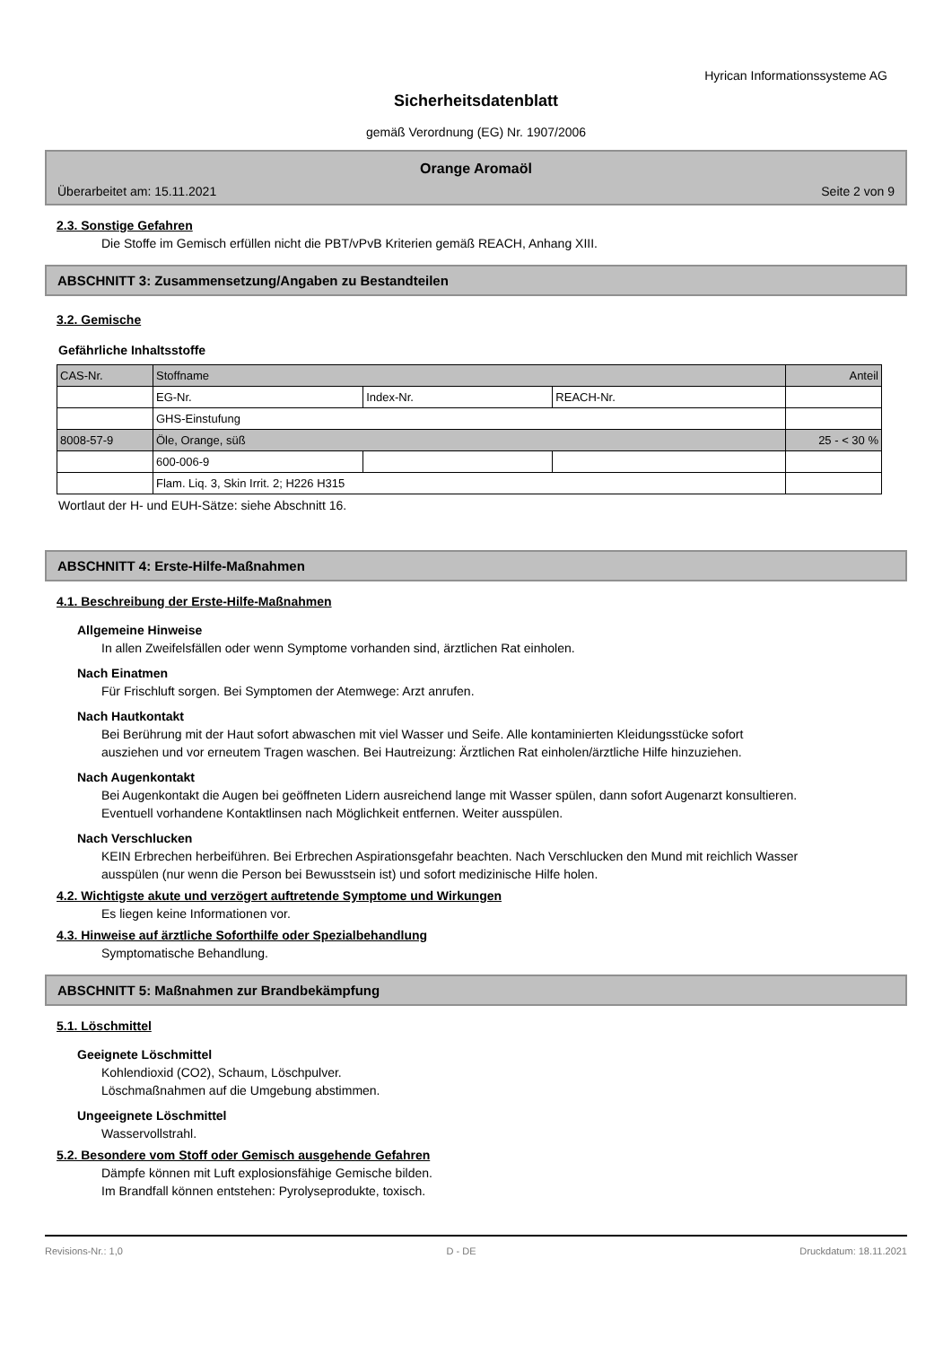Hyrican Informationssysteme AG
Sicherheitsdatenblatt
gemäß Verordnung (EG) Nr. 1907/2006
Orange Aromaöl
Überarbeitet am: 15.11.2021 Seite 2 von 9
2.3. Sonstige Gefahren
Die Stoffe im Gemisch erfüllen nicht die PBT/vPvB Kriterien gemäß REACH, Anhang XIII.
ABSCHNITT 3: Zusammensetzung/Angaben zu Bestandteilen
3.2. Gemische
Gefährliche Inhaltsstoffe
| CAS-Nr. | Stoffname | | | Anteil |
| | EG-Nr. | Index-Nr. | REACH-Nr. | |
| | GHS-Einstufung | | | |
| 8008-57-9 | Öle, Orange, süß | | | 25 - < 30 % |
| | 600-006-9 | | | |
| | Flam. Liq. 3, Skin Irrit. 2; H226 H315 | | | |
Wortlaut der H- und EUH-Sätze: siehe Abschnitt 16.
ABSCHNITT 4: Erste-Hilfe-Maßnahmen
4.1. Beschreibung der Erste-Hilfe-Maßnahmen
Allgemeine Hinweise
In allen Zweifelsfällen oder wenn Symptome vorhanden sind, ärztlichen Rat einholen.
Nach Einatmen
Für Frischluft sorgen. Bei Symptomen der Atemwege: Arzt anrufen.
Nach Hautkontakt
Bei Berührung mit der Haut sofort abwaschen mit viel Wasser und Seife. Alle kontaminierten Kleidungsstücke sofort ausziehen und vor erneutem Tragen waschen. Bei Hautreizung: Ärztlichen Rat einholen/ärztliche Hilfe hinzuziehen.
Nach Augenkontakt
Bei Augenkontakt die Augen bei geöffneten Lidern ausreichend lange mit Wasser spülen, dann sofort Augenarzt konsultieren. Eventuell vorhandene Kontaktlinsen nach Möglichkeit entfernen. Weiter ausspülen.
Nach Verschlucken
KEIN Erbrechen herbeiführen. Bei Erbrechen Aspirationsgefahr beachten. Nach Verschlucken den Mund mit reichlich Wasser ausspülen (nur wenn die Person bei Bewusstsein ist) und sofort medizinische Hilfe holen.
4.2. Wichtigste akute und verzögert auftretende Symptome und Wirkungen
Es liegen keine Informationen vor.
4.3. Hinweise auf ärztliche Soforthilfe oder Spezialbehandlung
Symptomatische Behandlung.
ABSCHNITT 5: Maßnahmen zur Brandbekämpfung
5.1. Löschmittel
Geeignete Löschmittel
Kohlendioxid (CO2), Schaum, Löschpulver.
Löschmaßnahmen auf die Umgebung abstimmen.
Ungeeignete Löschmittel
Wasservollstrahl.
5.2. Besondere vom Stoff oder Gemisch ausgehende Gefahren
Dämpfe können mit Luft explosionsfähige Gemische bilden.
Im Brandfall können entstehen: Pyrolyseprodukte, toxisch.
Revisions-Nr.: 1,0 D - DE Druckdatum: 18.11.2021